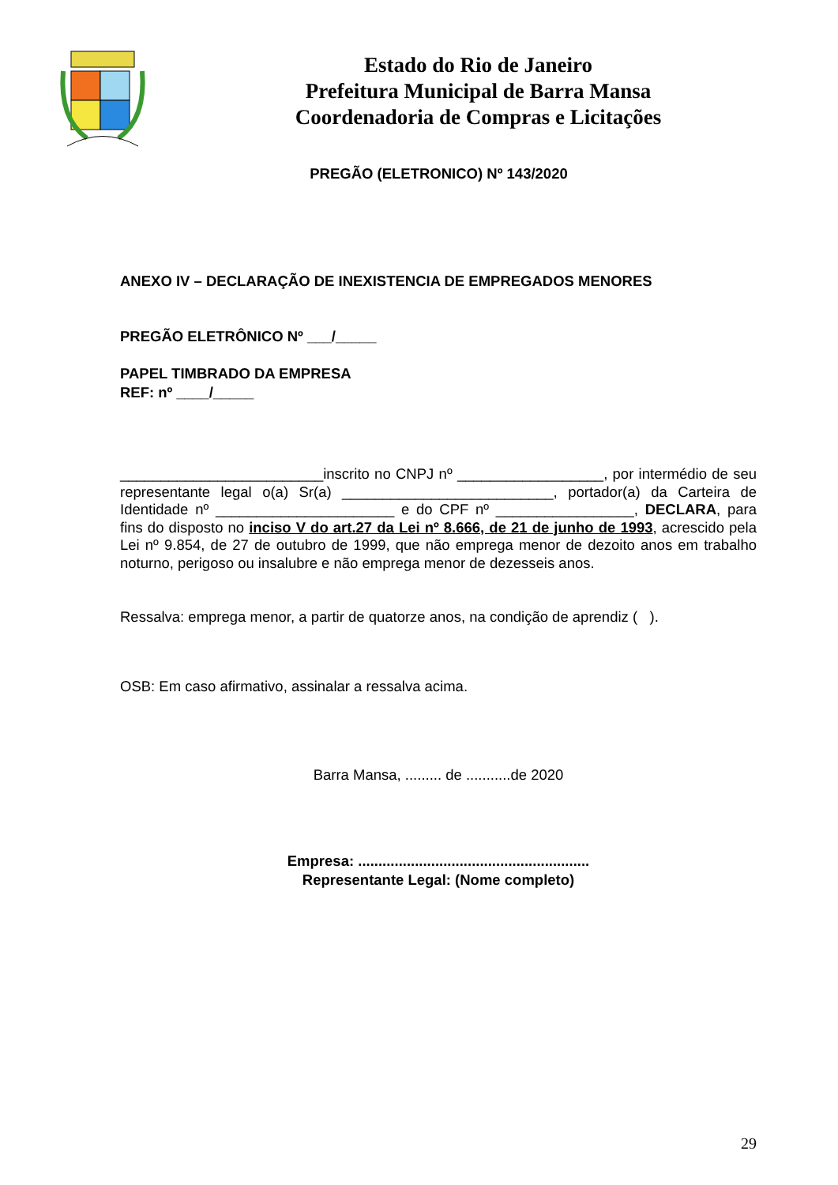Estado do Rio de Janeiro
Prefeitura Municipal de Barra Mansa
Coordenadoria de Compras e Licitações
PREGÃO (ELETRONICO) Nº 143/2020
ANEXO IV – DECLARAÇÃO DE INEXISTENCIA DE EMPREGADOS MENORES
PREGÃO ELETRÔNICO Nº ___/_____
PAPEL TIMBRADO DA EMPRESA
REF: nº ____/_____
_________________________inscrito no CNPJ nº __________________, por intermédio de seu representante legal o(a) Sr(a) __________________________, portador(a) da Carteira de Identidade nº ______________________ e do CPF nº _________________, DECLARA, para fins do disposto no inciso V do art.27 da Lei nº 8.666, de 21 de junho de 1993, acrescido pela Lei nº 9.854, de 27 de outubro de 1999, que não emprega menor de dezoito anos em trabalho noturno, perigoso ou insalubre e não emprega menor de dezesseis anos.
Ressalva: emprega menor, a partir de quatorze anos, na condição de aprendiz ( ).
OSB: Em caso afirmativo, assinalar a ressalva acima.
Barra Mansa, ......... de ...........de 2020
Empresa: .........................................................
Representante Legal: (Nome completo)
29